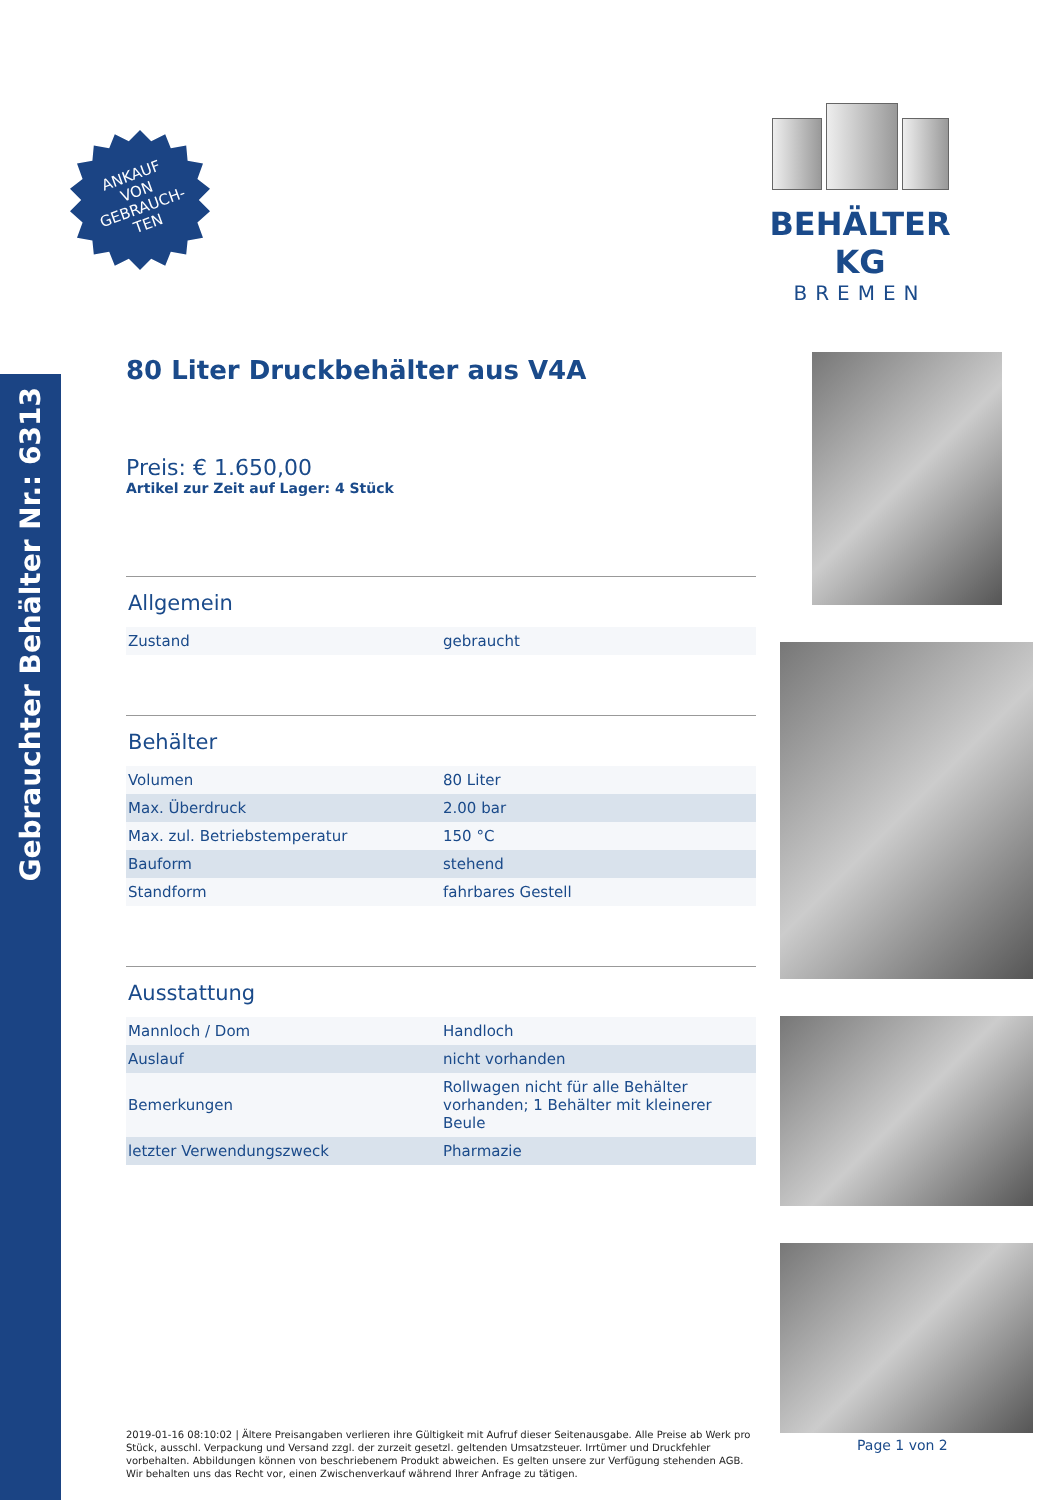Gebrauchter Behälter Nr.: 6313
ANKAUF
VON
GEBRAUCH-
TEN
BEHÄLTER KG
BREMEN
80 Liter Druckbehälter aus V4A
Preis: € 1.650,00
Artikel zur Zeit auf Lager: 4 Stück
Allgemein
| Zustand | gebraucht |
Behälter
| Volumen | 80 Liter |
| Max. Überdruck | 2.00 bar |
| Max. zul. Betriebstemperatur | 150 °C |
| Bauform | stehend |
| Standform | fahrbares Gestell |
Ausstattung
| Mannloch / Dom | Handloch |
| Auslauf | nicht vorhanden |
| Bemerkungen | Rollwagen nicht für alle Behälter vorhanden; 1 Behälter mit kleinerer Beule |
| letzter Verwendungszweck | Pharmazie |
2019-01-16 08:10:02 | Ältere Preisangaben verlieren ihre Gültigkeit mit Aufruf dieser Seitenausgabe. Alle Preise ab Werk pro Stück, ausschl. Verpackung und Versand zzgl. der zurzeit gesetzl. geltenden Umsatzsteuer. Irrtümer und Druckfehler vorbehalten. Abbildungen können von beschriebenem Produkt abweichen. Es gelten unsere zur Verfügung stehenden AGB. Wir behalten uns das Recht vor, einen Zwischenverkauf während Ihrer Anfrage zu tätigen.
Page 1 von 2